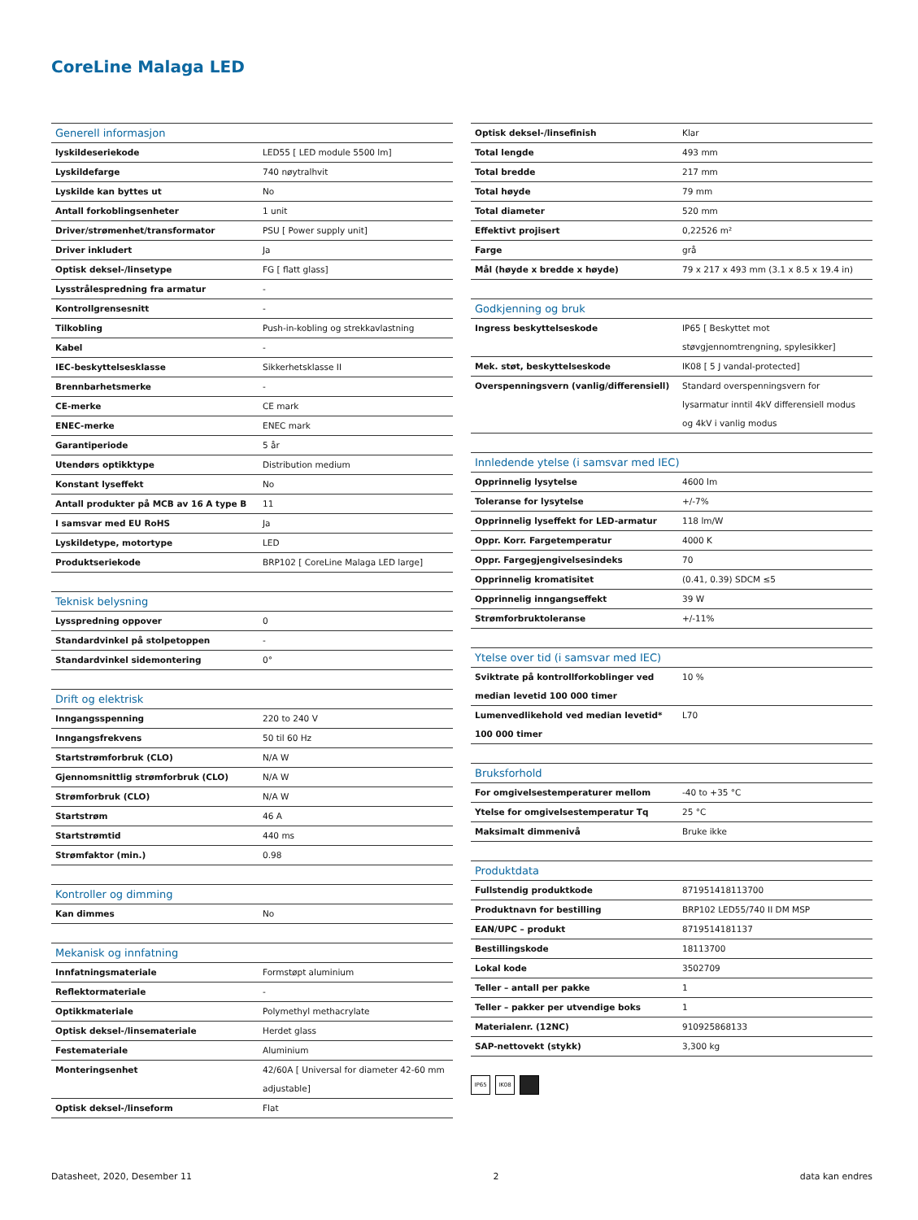CoreLine Malaga LED
| Generell informasjon | |
| --- | --- |
| lyskildeseriekode | LED55 [ LED module 5500 lm] |
| Lyskildefarge | 740 nøytralhvit |
| Lyskilde kan byttes ut | No |
| Antall forkoblingsenheter | 1 unit |
| Driver/strømenhet/transformator | PSU [ Power supply unit] |
| Driver inkludert | Ja |
| Optisk deksel-/linsetype | FG [ flatt glass] |
| Lysstrålespredning fra armatur | - |
| Kontrollgrensesnitt | - |
| Tilkobling | Push-in-kobling og strekkavlastning |
| Kabel | - |
| IEC-beskyttelsesklasse | Sikkerhetsklasse II |
| Brennbarhetsmerke | - |
| CE-merke | CE mark |
| ENEC-merke | ENEC mark |
| Garantiperiode | 5 år |
| Utendørs optikktype | Distribution medium |
| Konstant lyseffekt | No |
| Antall produkter på MCB av 16 A type B | 11 |
| I samsvar med EU RoHS | Ja |
| Lyskildetype, motortype | LED |
| Produktseriekode | BRP102 [ CoreLine Malaga LED large] |
| Teknisk belysning | |
| --- | --- |
| Lysspredning oppover | 0 |
| Standardvinkel på stolpetoppen | - |
| Standardvinkel sidemontering | 0° |
| Drift og elektrisk | |
| --- | --- |
| Inngangsspenning | 220 to 240 V |
| Inngangsfrekvens | 50 til 60 Hz |
| Startstrømforbruk (CLO) | N/A W |
| Gjennomsnittlig strømforbruk (CLO) | N/A W |
| Strømforbruk (CLO) | N/A W |
| Startstrøm | 46 A |
| Startstrømtid | 440 ms |
| Strømfaktor (min.) | 0.98 |
| Kontroller og dimming | |
| --- | --- |
| Kan dimmes | No |
| Mekanisk og innfatning | |
| --- | --- |
| Innfatningsmateriale | Formstøpt aluminium |
| Reflektormateriale | - |
| Optikkmateriale | Polymethyl methacrylate |
| Optisk deksel-/linsemateriale | Herdet glass |
| Festemateriale | Aluminium |
| Monteringsenhet | 42/60A [ Universal for diameter 42-60 mm adjustable] |
| Optisk deksel-/linseform | Flat |
| Optisk deksel-/linsefinish | Klar |
| Total lengde | 493 mm |
| Total bredde | 217 mm |
| Total høyde | 79 mm |
| Total diameter | 520 mm |
| Effektivt projisert | 0,22526 m² |
| Farge | grå |
| Mål (høyde x bredde x høyde) | 79 x 217 x 493 mm (3.1 x 8.5 x 19.4 in) |
| Godkjenning og bruk | |
| --- | --- |
| Ingress beskyttelseskode | IP65 [ Beskyttet mot støvgjennomtrengning, spylesikker] |
| Mek. støt, beskyttelseskode | IK08 [ 5 J vandal-protected] |
| Overspenningsvern (vanlig/differensiell) | Standard overspenningsvern for lysarmatur inntil 4kV differensiell modus og 4kV i vanlig modus |
| Innledende ytelse (i samsvar med IEC) | |
| --- | --- |
| Opprinnelig lysytelse | 4600 lm |
| Toleranse for lysytelse | +/-7% |
| Opprinnelig lyseffekt for LED-armatur | 118 lm/W |
| Oppr. Korr. Fargetemperatur | 4000 K |
| Oppr. Fargegjengivelsesindeks | 70 |
| Opprinnelig kromatisitet | (0.41, 0.39) SDCM ≤5 |
| Opprinnelig inngangseffekt | 39 W |
| Strømforbruktoleranse | +/-11% |
| Ytelse over tid (i samsvar med IEC) | |
| --- | --- |
| Sviktrate på kontrollforkoblinger ved median levetid 100 000 timer | 10 % |
| Lumenvedlikehold ved median levetid* 100 000 timer | L70 |
| Bruksforhold | |
| --- | --- |
| For omgivelsestemperaturer mellom | -40 to +35 °C |
| Ytelse for omgivelsestemperatur Tq | 25 °C |
| Maksimalt dimmenivå | Bruke ikke |
| Produktdata | |
| --- | --- |
| Fullstendig produktkode | 871951418113700 |
| Produktnavn for bestilling | BRP102 LED55/740 II DM MSP |
| EAN/UPC – produkt | 8719514181137 |
| Bestillingskode | 18113700 |
| Lokal kode | 3502709 |
| Teller – antall per pakke | 1 |
| Teller – pakker per utvendige boks | 1 |
| Materialenr. (12NC) | 910925868133 |
| SAP-nettovekt (stykk) | 3,300 kg |
IP65 IK08
Datasheet, 2020, Desember 11 2 data kan endres